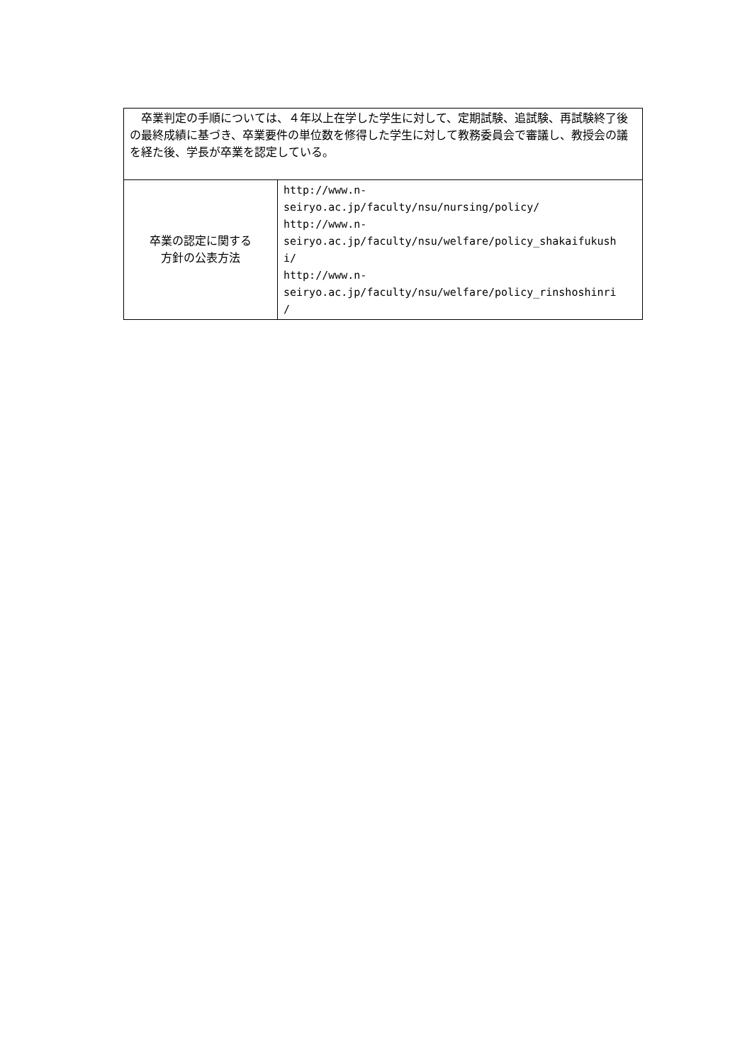| 卒業判定の手順については、４年以上在学した学生に対して、定期試験、追試験、再試験終了後の最終成績に基づき、卒業要件の単位数を修得した学生に対して教務委員会で審議し、教授会の議を経た後、学長が卒業を認定している。 | |
| 卒業の認定に関する 方針の公表方法 | http://www.n- seiryo.ac.jp/faculty/nsu/nursing/policy/ http://www.n- seiryo.ac.jp/faculty/nsu/welfare/policy_shakaifukush i/ http://www.n- seiryo.ac.jp/faculty/nsu/welfare/policy_rinshoshinri / |